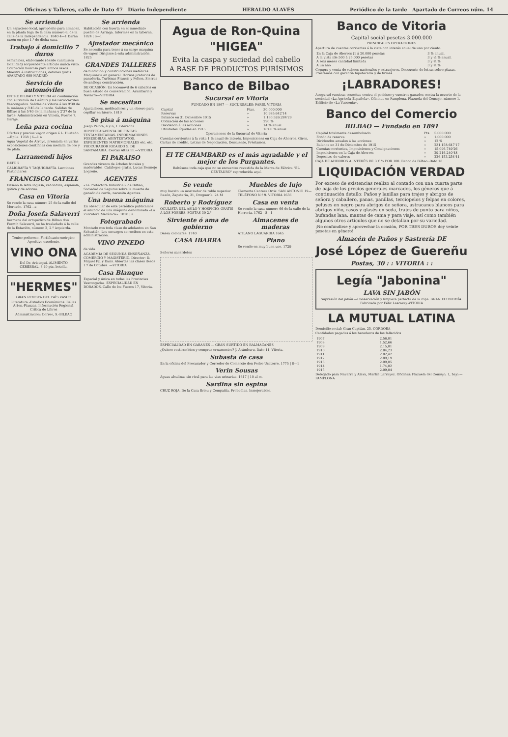Oficinas y Talleres, calle de Dato 47 Diario Independiente HERALDO ALAVÉS Periódico de la tarde Apartado de Correos núm. 14
Se arrienda
Un espacioso local, apropósito para almacen, en la planta baja de la casa número 6, de la calle de la Independencia. 1840 4—1 Darán razón en piso 1.º de dicha casa.
Trabajo á domicilio 7 duros
semanales, elaborando (desde cualquiera localidad) sorprendente artículo nunca visto. Ocupación honrosa para ambos sexos. Muestra é instrucciones, detalles gratis. APARTADO 689 MADRID
Servicio de automóviles
ENTRE BILBAO Y VITORIA en combinación con el tranvía de Ceánuri y los Ferrocarriles Vascongados. Salidas de Vitoria á las 9'30 de la mañana y 3'45 de la tarde. Salidas de Bilbao á las 5'40 de la mañana y 2'37 de la tarde. Administración en Vitoria, Fueros 7, Garaje.
Leña para cocina
Ofertas y precios vagon origen á L. Hurtado.—Epila. 1768 | 6—1 a
Agua Vegetal de Arroyo, premiada en varias exposiciones científicas con medalla de oro y de plata.
Larramendi hijos
DATO 2
CALIGRAFÍA Y TAQUIGRAFÍA. Lecciones Particulares
FRANCISCO GATELL
Enseño la letra inglesa, redondilla, española, gótica y de adorno.
Casa en Vitoria
Se vende la casa número 25 de la calle del Mercado. 1762—a
Doña Josefa Salaverri
hermana del ortopédico de Bilbao don Fermín Salaverri, se ha trasladado á la calle de la Estación, número 2, 2.º izquierda.
Tónico poderoso. Fortificante enérgico. Aperitivo excelente.
VINO ONA
Del Dr. Aristegui. ALIMENTO CEREBRAL. 3'40 pts. botella.
"HERMES"
GRAN REVISTA DEL PAÍS VASCO
Literatura.-Estudios Económicos. Bellas Artes.-Fianzas. Información Regional. Crítica de Libros
Administración: Correo, 9.-BILBAO
Se arrienda
Habitación con huerta en el inmediato pueblo de Arriaga. Informes en la taberna. 1824 | 6—1
Ajustador mecánico
Se necesita para tener á su cargo maquina de vapor. Dirigirse á esta administración. 1825
GRANDES TALLERES
de fundición y construcciones metálicas. Maquinaria en general. Hornos jiratorios de panadería, Turbinas Francis y Pelton, Sierras de análoga construcción.
DE OCASIÓN: Un locomovil de 6 caballos en buen estado de conservación. Arambarri y Navarro—VITORIA
Se necesitan
Ajustadores, moldeadores y un obrero para cepillar en hierro. 1819
Se pisa á máquina
Juego Pelota, 4 y 6, 1.º derecha
HIPOTECAS-VENTA DE FINCAS. TESTAMENTARIAS. INFORMACIONES POSESORIAS. ABINTESTATOS. EXPEDIENTES MATRIMONIALES etc. etc. PROCURADOR RICARDO S. DE SANTAMARIA. Cercas Altas 11.—VITORIA
El PARAISO
Grandes viveros de árboles frutales y maderables. Catálogos gratis. Lucas Bermejo Logroño.
AGENTES
«La Protectora Industrial» de Bilbao, Sociedad de Seguros sobre la muerte de ganado de cerda, necesita Agentes.
Una buena máquina
En obsequiar de este periódico publicamos el anuncio de una máquina denominada «La Zurcidora Mecánica». 1818 | a
Fotograbado
Montado con toda clase de adelantos en San Sebastián. Los encargos se reciben en esta administración.
VINO PINEDO
da vida
ACADEMIA DE SEGUNDA ENSEÑANZA. COMERCIO Y MAGISTERIO. Director: D. Miguel Fz. y Dans. Abiertas las clases desde 1.º de Octubre. —VITORIA
Casa Blanque
Especial y única en todas las Provincias Vascongadas. ESPECIALIDAD EN DORADOS. Calle de los Fueros 17, Vitoria.
Agua de Ron-Quina
"HIGEA"
Evita la caspa y suciedad del cabello
A BASE DE PRODUCTOS PURÍSIMOS
Banco de Bilbao
Sucursal en Vitoria
FUNDADO EN 1867 — SUCURSALES: PARIS, VITORIA
| Capital | Ptas. | 30.000.000 |
| Reservas | » | 10.985.642'14 |
| Balance en 31 Diciembre 1915 | » | 1.130.526.284'29 |
| Cotización de las acciones | » | 290 % |
| Dividendo á las acciones | » | 14 % anual |
| Utilidades líquidas en 1915 | » | 18'60 % anual |
Operaciones de la Sucursal de Vitoria
Cuentas corrientes á la vista 1 % anual de interés. Imposiciones en Caja de Ahorros. Giros, Cartas de crédito, Letras de Negociación, Descuento, Préstamos.
El TE CHAMBARD es el más agradable y el mejor de los Purgantes.
Rehúsese toda caja que no se encuentre revestida de la Marca de Fábrica "EL CENTAURO" reproducida aquí.
Se vende
muy barato un mostrador de roble superior. Razón, Zapatería, 31, Droguería. 24 M
Roberto y Rodríguez
OCULISTA DEL ASILO Y HOSPICIO. GRATIS A LOS POBRES. POSTAS 39-2.º
Sirviente ó ama de gobierno
Desea colocarse. 1740
CASA IBARRA
Muebles de lujo
Clemente Cantera Ortiz. SAN ANTONIO 19—TELÉFONO N.º 9. VITORIA 1656
Casa en venta
Se vende la casa número 66 de la calle de la Herrería. 1762—8—1
Almacenes de maderas
ATILANO LAGUARDIA 1645
Piano
Se vende en muy buen uso. 1729
Señores sacerdotes
ESPECIALIDAD EN GABANES — GRAN SURTIDO EN BALMACANES
¿Quiere vestirse bien y comprar ornamentos? J. Arámburu, Dato 11, Vitoria.
Subasta de casa
En la oficina del Procurador y Corredor de Comercio don Pedro Usatorre. 1775 | 8—1
Verin Sousas
Aguas alcalinas sin rival para las vías urinarias. 1617 | 10 al m.
Sardina sin espina
CRUZ ROJA. De la Casa Brieu y Compañía. Probadlas. Inmejorables.
Banco de Vitoria
Capital social pesetas 3.000.000
PRINCIPALES OPERACIONES
Apertura de cuentas corrientes á la vista con interés anual de uno por ciento.
| En la Caja de Ahorros (1 á 20.000 pesetas | 3 % anual. |
| A la vista (de 500 á 25.000 pesetas | 3 y ½ % anual. |
| A seis meses cantidad limitada | 3 y ¾ % |
| A un año | 3 y ¾ % |
Compra y venta de valores nacionales y extranjeros. Descuento de letras sobre plazas. Préstamos con garantía hipotecaria y de firmas.
¡LABRADORES!
Asegurad vuestras cosechas contra el pedrisco y vuestros ganados contra la muerte de la sociedad «La Agrícola Española». Oficinas en Pamplona, Plazuela del Consejo, número 1. Edificio de «La Vasconia».
Banco del Comercio
BILBAO — Fundado en 1891
| Capital totalmente desembolsado | Pts. | 5.000.000 |
| Fondo de reserva | » | 1.000.000 |
| Dividendos anuales á las acciones | » | 12 % |
| Balance en 31 de Diciembre de 1915 | » | 231.158.647'17 |
| Cuentas corrientes, Imposiciones y Consignaciones | » | 15.096.749'26 |
| Imposiciones en la Caja de Ahorros | » | 29.216.240'48 |
| Depósitos de valores | » | 226.153.254'41 |
CAJA DE AHORROS A INTERÉS DE 3 Y ¼ POR 100. Banco de Bilbao.-Dato 18
LIQUIDACIÓN VERDAD
Por exceso de existencias realizo al contado con una cuarta parte de baja de los precios generales marcados, los géneros que á continuación detallo: Paños y lanillas para trajes y abrigos de señora y caballero, panas, panillas, terciopelos y felpas en colores, peluses en negro para abrigos de señora, astracanes blancos para abrigos niño, rasos y glasés en seda, trajes de punto para niños, bufandas lana, mantas de cama y para viaje, así como también algunos otros artículos que no se detallan por su variedad.
¡No confundirse y aprovechar la ocasión, POR TRES DUROS doy veinte pesetas en género!
Almacén de Paños y Sastrería DE
José López de Guereñu
Postas, 30 : : VITORIA : :
Legía "Jabonina"
LAVA SIN JABÓN
Supresión del jabón.—Conservación y limpieza perfecta de la ropa. GRAN ECONOMÍA. Fabricada por Félix Lascaray.-VITORIA
LA MUTUAL LATINA
Domicilio social: Gran Capitán, 25.-CÓRDOBA
Cantidades pagadas á los herederos de los fallecidos
| 1907 | 2.56,01 |
| 1908 | 1.52,66 |
| 1909 | 2.15,01 |
| 1910 | 2.84,23 |
| 1911 | 2.82,42 |
| 1912 | 2.89,19 |
| 1913 | 2.09,05 |
| 1914 | 1.74,02 |
| 1915 | 2.09,04 |
Delegado para Navarra y Alava, Martín Larrayoz. Oficinas: Plazuela del Consejo, 1, bajo.—PAMPLONA